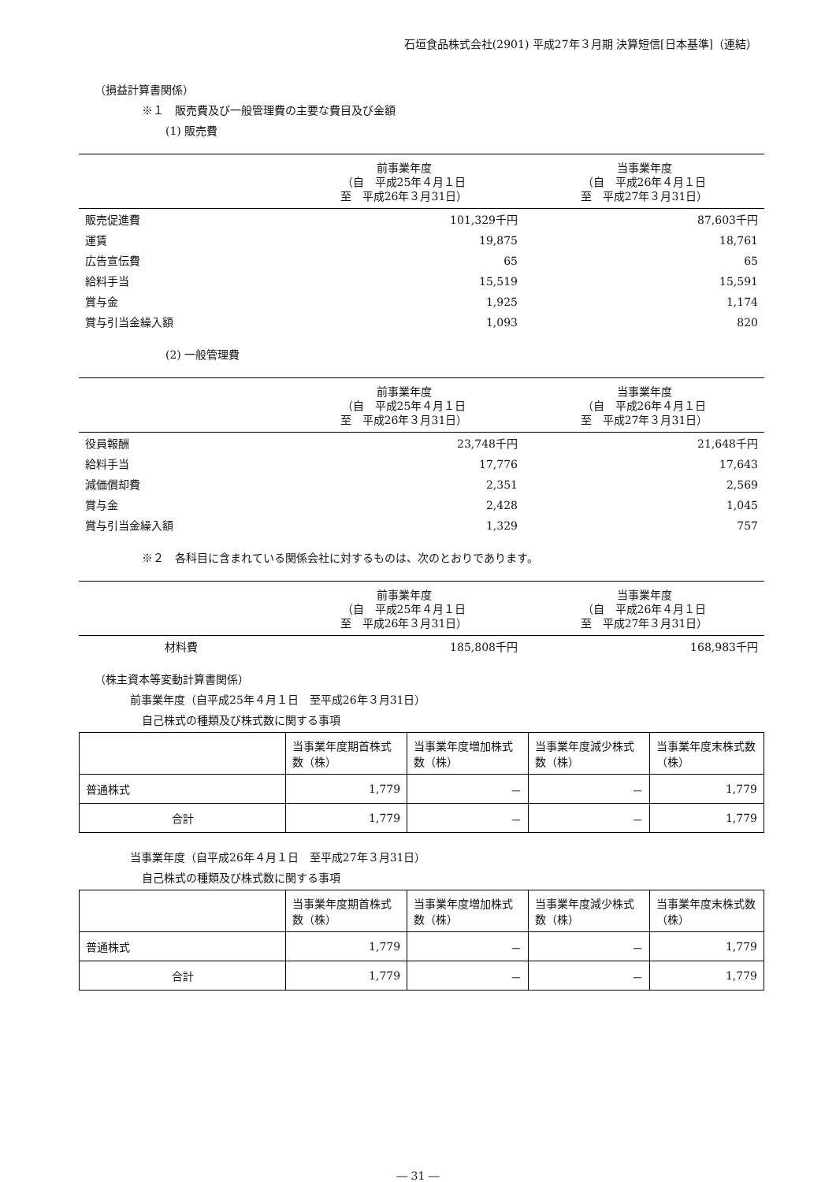石垣食品株式会社(2901) 平成27年３月期 決算短信[日本基準]（連結）
（損益計算書関係）
※１　販売費及び一般管理費の主要な費目及び金額
(1) 販売費
| | 前事業年度 （自 平成25年４月１日 至 平成26年３月31日） | 当事業年度 （自 平成26年４月１日 至 平成27年３月31日） |
| --- | --- | --- |
| 販売促進費 | 101,329千円 | 87,603千円 |
| 運賃 | 19,875 | 18,761 |
| 広告宣伝費 | 65 | 65 |
| 給料手当 | 15,519 | 15,591 |
| 賞与金 | 1,925 | 1,174 |
| 賞与引当金繰入額 | 1,093 | 820 |
(2) 一般管理費
| | 前事業年度 （自 平成25年４月１日 至 平成26年３月31日） | 当事業年度 （自 平成26年４月１日 至 平成27年３月31日） |
| --- | --- | --- |
| 役員報酬 | 23,748千円 | 21,648千円 |
| 給料手当 | 17,776 | 17,643 |
| 減価償却費 | 2,351 | 2,569 |
| 賞与金 | 2,428 | 1,045 |
| 賞与引当金繰入額 | 1,329 | 757 |
※２　各科目に含まれている関係会社に対するものは、次のとおりであります。
| | 前事業年度 （自 平成25年４月１日 至 平成26年３月31日） | 当事業年度 （自 平成26年４月１日 至 平成27年３月31日） |
| --- | --- | --- |
| 材料費 | 185,808千円 | 168,983千円 |
（株主資本等変動計算書関係）
前事業年度（自平成25年４月１日　至平成26年３月31日）
自己株式の種類及び株式数に関する事項
| | 当事業年度期首株式数（株） | 当事業年度増加株式数（株） | 当事業年度減少株式数（株） | 当事業年度末株式数（株） |
| --- | --- | --- | --- | --- |
| 普通株式 | 1,779 | － | － | 1,779 |
| 合計 | 1,779 | － | － | 1,779 |
当事業年度（自平成26年４月１日　至平成27年３月31日）
自己株式の種類及び株式数に関する事項
| | 当事業年度期首株式数（株） | 当事業年度増加株式数（株） | 当事業年度減少株式数（株） | 当事業年度末株式数（株） |
| --- | --- | --- | --- | --- |
| 普通株式 | 1,779 | － | － | 1,779 |
| 合計 | 1,779 | － | － | 1,779 |
― 31 ―